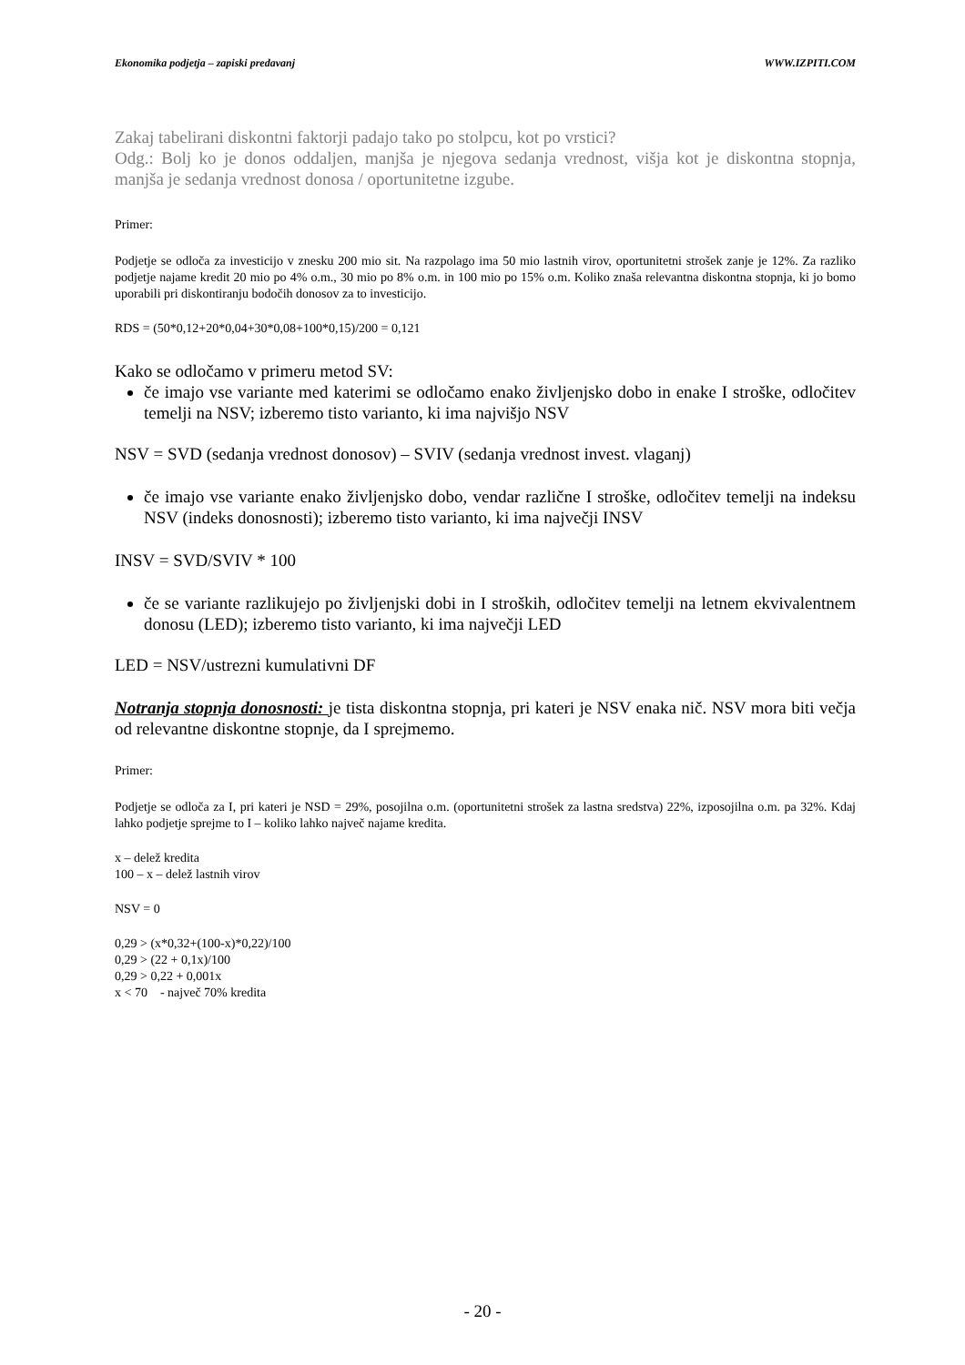Ekonomika podjetja – zapiski predavanj WWW.IZPITI.COM
Zakaj tabelirani diskontni faktorji padajo tako po stolpcu, kot po vrstici?
Odg.: Bolj ko je donos oddaljen, manjša je njegova sedanja vrednost, višja kot je diskontna stopnja, manjša je sedanja vrednost donosa / oportunitetne izgube.
Primer:
Podjetje se odloča za investicijo v znesku 200 mio sit. Na razpolago ima 50 mio lastnih virov, oportunitetni strošek zanje je 12%. Za razliko podjetje najame kredit 20 mio po 4% o.m., 30 mio po 8% o.m. in 100 mio po 15% o.m. Koliko znaša relevantna diskontna stopnja, ki jo bomo uporabili pri diskontiranju bodočih donosov za to investicijo.
RDS = (50*0,12+20*0,04+30*0,08+100*0,15)/200 = 0,121
Kako se odločamo v primeru metod SV:
če imajo vse variante med katerimi se odločamo enako življenjsko dobo in enake I stroške, odločitev temelji na NSV; izberemo tisto varianto, ki ima najvišjo NSV
NSV = SVD (sedanja vrednost donosov) – SVIV (sedanja vrednost invest. vlaganj)
če imajo vse variante enako življenjsko dobo, vendar različne I stroške, odločitev temelji na indeksu NSV (indeks donosnosti); izberemo tisto varianto, ki ima največji INSV
INSV = SVD/SVIV * 100
če se variante razlikujejo po življenjski dobi in I stroških, odločitev temelji na letnem ekvivalentnem donosu (LED); izberemo tisto varianto, ki ima največji LED
LED = NSV/ustrezni kumulativni DF
Notranja stopnja donosnosti: je tista diskontna stopnja, pri kateri je NSV enaka nič. NSV mora biti večja od relevantne diskontne stopnje, da I sprejmemo.
Primer:
Podjetje se odloča za I, pri kateri je NSD = 29%, posojilna o.m. (oportunitetni strošek za lastna sredstva) 22%, izposojilna o.m. pa 32%. Kdaj lahko podjetje sprejme to I – koliko lahko največ najame kredita.
x – delež kredita
100 – x – delež lastnih virov
NSV = 0
0,29 > (x*0,32+(100-x)*0,22)/100
0,29 > (22 + 0,1x)/100
0,29 > 0,22 + 0,001x
x < 70 - največ 70% kredita
- 20 -